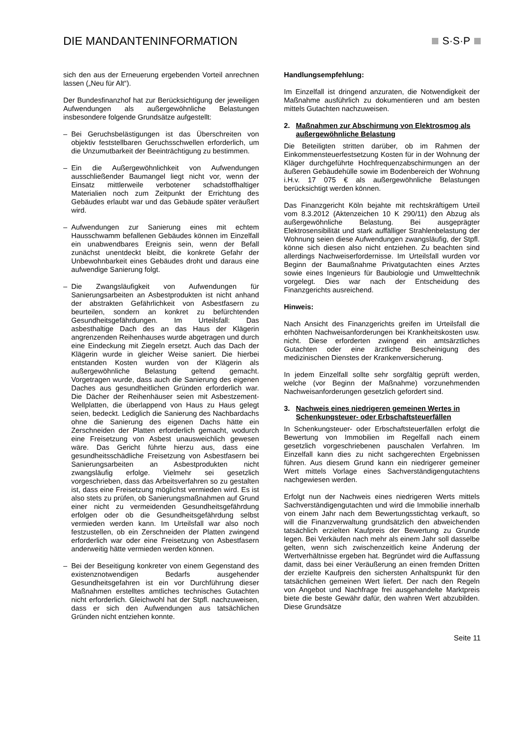DIE MANDANTENINFORMATION S·S·P
sich den aus der Erneuerung ergebenden Vorteil anrechnen lassen („Neu für Alt“).
Der Bundesfinanzhof hat zur Berücksichtigung der jeweiligen Aufwendungen als außergewöhnliche Belastungen insbesondere folgende Grundsätze aufgestellt:
– Bei Geruchsbelästigungen ist das Überschreiten von objektiv feststellbaren Geruchsschwellen erforderlich, um die Unzumutbarkeit der Beeinträchtigung zu bestimmen.
– Ein die Außergewöhnlichkeit von Aufwendungen ausschließender Baumangel liegt nicht vor, wenn der Einsatz mittlerweile verbotener schadstoffhaltiger Materialien noch zum Zeitpunkt der Errichtung des Gebäudes erlaubt war und das Gebäude später veräußert wird.
– Aufwendungen zur Sanierung eines mit echtem Hausschwamm befallenen Gebäudes können im Einzelfall ein unabwendbares Ereignis sein, wenn der Befall zunächst unentdeckt bleibt, die konkrete Gefahr der Unbewohnbarkeit eines Gebäudes droht und daraus eine aufwendige Sanierung folgt.
– Die Zwangsläufigkeit von Aufwendungen für Sanierungsarbeiten an Asbestprodukten ist nicht anhand der abstrakten Gefährlichkeit von Asbestfasern zu beurteilen, sondern an konkret zu befürchtenden Gesundheitsgefährdungen. Im Urteilsfall: Das asbesthaltige Dach des an das Haus der Klägerin angrenzenden Reihenhauses wurde abgetragen und durch eine Eindeckung mit Ziegeln ersetzt. Auch das Dach der Klägerin wurde in gleicher Weise saniert. Die hierbei entstanden Kosten wurden von der Klägerin als außergewöhnliche Belastung geltend gemacht. Vorgetragen wurde, dass auch die Sanierung des eigenen Daches aus gesundheitlichen Gründen erforderlich war. Die Dächer der Reihenhäuser seien mit Asbestzement-Wellplatten, die überlappend von Haus zu Haus gelegt seien, bedeckt. Lediglich die Sanierung des Nachbardachs ohne die Sanierung des eigenen Dachs hätte ein Zerschneiden der Platten erforderlich gemacht, wodurch eine Freisetzung von Asbest unausweichlich gewesen wäre. Das Gericht führte hierzu aus, dass eine gesundheitsschädliche Freisetzung von Asbestfasern bei Sanierungsarbeiten an Asbestprodukten nicht zwangsläufig erfolge. Vielmehr sei gesetzlich vorgeschrieben, dass das Arbeitsverfahren so zu gestalten ist, dass eine Freisetzung möglichst vermieden wird. Es ist also stets zu prüfen, ob Sanierungsmaßnahmen auf Grund einer nicht zu vermeidenden Gesundheitsgefährdung erfolgen oder ob die Gesundheitsgefährdung selbst vermieden werden kann. Im Urteilsfall war also noch festzustellen, ob ein Zerschneiden der Platten zwingend erforderlich war oder eine Freisetzung von Asbestfasern anderweitig hätte vermieden werden können.
– Bei der Beseitigung konkreter von einem Gegenstand des existenznotwendigen Bedarfs ausgehender Gesundheitsgefahren ist ein vor Durchführung dieser Maßnahmen erstelltes amtliches technisches Gutachten nicht erforderlich. Gleichwohl hat der Stpfl. nachzuweisen, dass er sich den Aufwendungen aus tatsächlichen Gründen nicht entziehen konnte.
Handlungsempfehlung:
Im Einzelfall ist dringend anzuraten, die Notwendigkeit der Maßnahme ausführlich zu dokumentieren und am besten mittels Gutachten nachzuweisen.
2. Maßnahmen zur Abschirmung von Elektrosmog als außergewöhnliche Belastung
Die Beteiligten stritten darüber, ob im Rahmen der Einkommensteuerfestsetzung Kosten für in der Wohnung der Kläger durchgeführte Hochfrequenzabschirmungen an der äußeren Gebäudehülle sowie im Bodenbereich der Wohnung i.H.v. 17 075 € als außergewöhnliche Belastungen berücksichtigt werden können.
Das Finanzgericht Köln bejahte mit rechtskräftigem Urteil vom 8.3.2012 (Aktenzeichen 10 K 290/11) den Abzug als außergewöhnliche Belastung. Bei ausgeprägter Elektrosensibilität und stark auffälliger Strahlenbelastung der Wohnung seien diese Aufwendungen zwangsläufig, der Stpfl. könne sich diesen also nicht entziehen. Zu beachten sind allerdings Nachweiserfordernisse. Im Urteilsfall wurden vor Beginn der Baumaßnahme Privatgutachten eines Arztes sowie eines Ingenieurs für Baubiologie und Umwelttechnik vorgelegt. Dies war nach der Entscheidung des Finanzgerichts ausreichend.
Hinweis:
Nach Ansicht des Finanzgerichts greifen im Urteilsfall die erhöhten Nachweisanforderungen bei Krankheitskosten usw. nicht. Diese erforderten zwingend ein amtsärztliches Gutachten oder eine ärztliche Bescheinigung des medizinischen Dienstes der Krankenversicherung.
In jedem Einzelfall sollte sehr sorgfältig geprüft werden, welche (vor Beginn der Maßnahme) vorzunehmenden Nachweisanforderungen gesetzlich gefordert sind.
3. Nachweis eines niedrigeren gemeinen Wertes in Schenkungsteuer- oder Erbschaftsteuerfällen
In Schenkungsteuer- oder Erbschaftsteuerfällen erfolgt die Bewertung von Immobilien im Regelfall nach einem gesetzlich vorgeschriebenen pauschalen Verfahren. Im Einzelfall kann dies zu nicht sachgerechten Ergebnissen führen. Aus diesem Grund kann ein niedrigerer gemeiner Wert mittels Vorlage eines Sachverständigengutachtens nachgewiesen werden.
Erfolgt nun der Nachweis eines niedrigeren Werts mittels Sachverständigengutachten und wird die Immobilie innerhalb von einem Jahr nach dem Bewertungsstichtag verkauft, so will die Finanzverwaltung grundsätzlich den abweichenden tatsächlich erzielten Kaufpreis der Bewertung zu Grunde legen. Bei Verkäufen nach mehr als einem Jahr soll dasselbe gelten, wenn sich zwischenzeitlich keine Änderung der Wertverhältnisse ergeben hat. Begründet wird die Auffassung damit, dass bei einer Veräußerung an einen fremden Dritten der erzielte Kaufpreis den sichersten Anhaltspunkt für den tatsächlichen gemeinen Wert liefert. Der nach den Regeln von Angebot und Nachfrage frei ausgehandelte Marktpreis biete die beste Gewähr dafür, den wahren Wert abzubilden. Diese Grundsätze
Seite 11